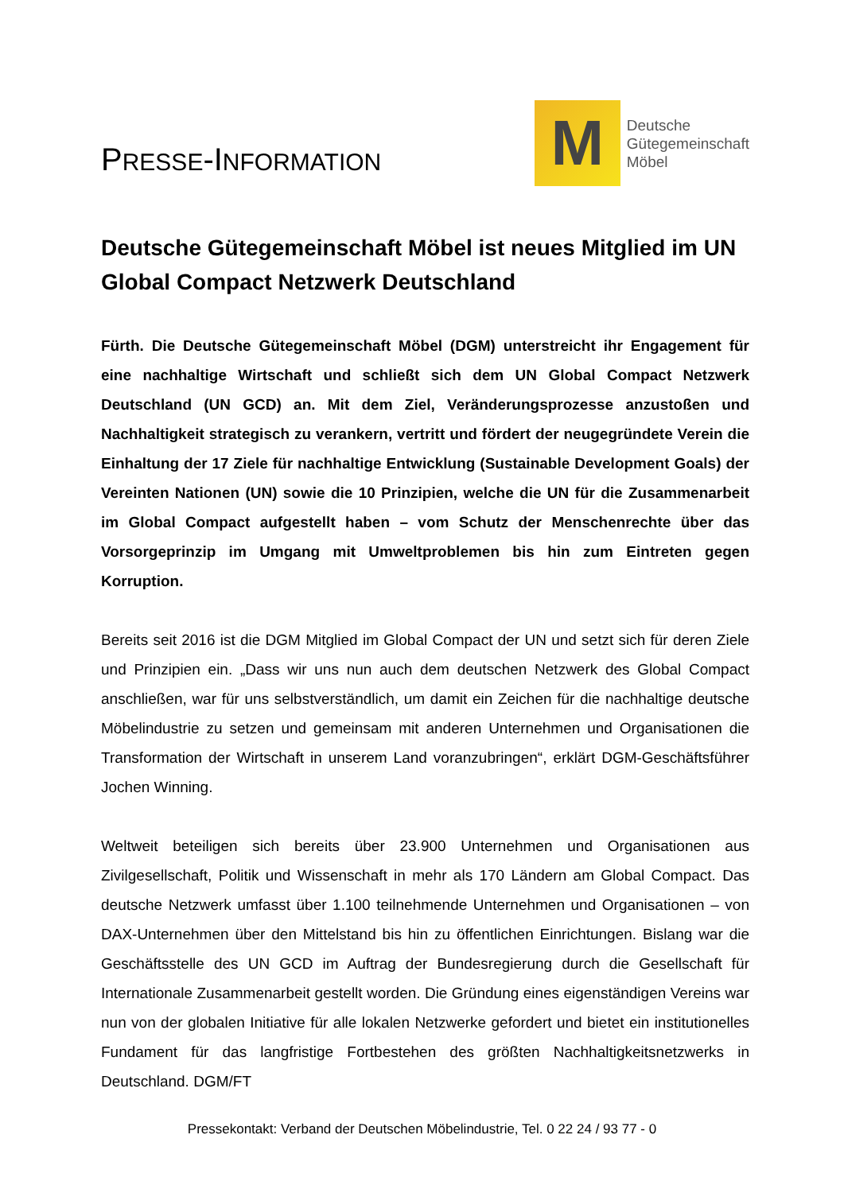PRESSE-INFORMATION
M
Deutsche
Gütegemeinschaft
Möbel
Deutsche Gütegemeinschaft Möbel ist neues Mitglied im UN Global Compact Netzwerk Deutschland
Fürth. Die Deutsche Gütegemeinschaft Möbel (DGM) unterstreicht ihr Engagement für eine nachhaltige Wirtschaft und schließt sich dem UN Global Compact Netzwerk Deutschland (UN GCD) an. Mit dem Ziel, Veränderungsprozesse anzustoßen und Nachhaltigkeit strategisch zu verankern, vertritt und fördert der neugegründete Verein die Einhaltung der 17 Ziele für nachhaltige Entwicklung (Sustainable Development Goals) der Vereinten Nationen (UN) sowie die 10 Prinzipien, welche die UN für die Zusammenarbeit im Global Compact aufgestellt haben – vom Schutz der Menschenrechte über das Vorsorgeprinzip im Umgang mit Umweltproblemen bis hin zum Eintreten gegen Korruption.
Bereits seit 2016 ist die DGM Mitglied im Global Compact der UN und setzt sich für deren Ziele und Prinzipien ein. „Dass wir uns nun auch dem deutschen Netzwerk des Global Compact anschließen, war für uns selbstverständlich, um damit ein Zeichen für die nachhaltige deutsche Möbelindustrie zu setzen und gemeinsam mit anderen Unternehmen und Organisationen die Transformation der Wirtschaft in unserem Land voranzubringen“, erklärt DGM-Geschäftsführer Jochen Winning.
Weltweit beteiligen sich bereits über 23.900 Unternehmen und Organisationen aus Zivilgesellschaft, Politik und Wissenschaft in mehr als 170 Ländern am Global Compact. Das deutsche Netzwerk umfasst über 1.100 teilnehmende Unternehmen und Organisationen – von DAX-Unternehmen über den Mittelstand bis hin zu öffentlichen Einrichtungen. Bislang war die Geschäftsstelle des UN GCD im Auftrag der Bundesregierung durch die Gesellschaft für Internationale Zusammenarbeit gestellt worden. Die Gründung eines eigenständigen Vereins war nun von der globalen Initiative für alle lokalen Netzwerke gefordert und bietet ein institutionelles Fundament für das langfristige Fortbestehen des größten Nachhaltigkeitsnetzwerks in Deutschland. DGM/FT
Pressekontakt: Verband der Deutschen Möbelindustrie, Tel. 0 22 24 / 93 77 - 0